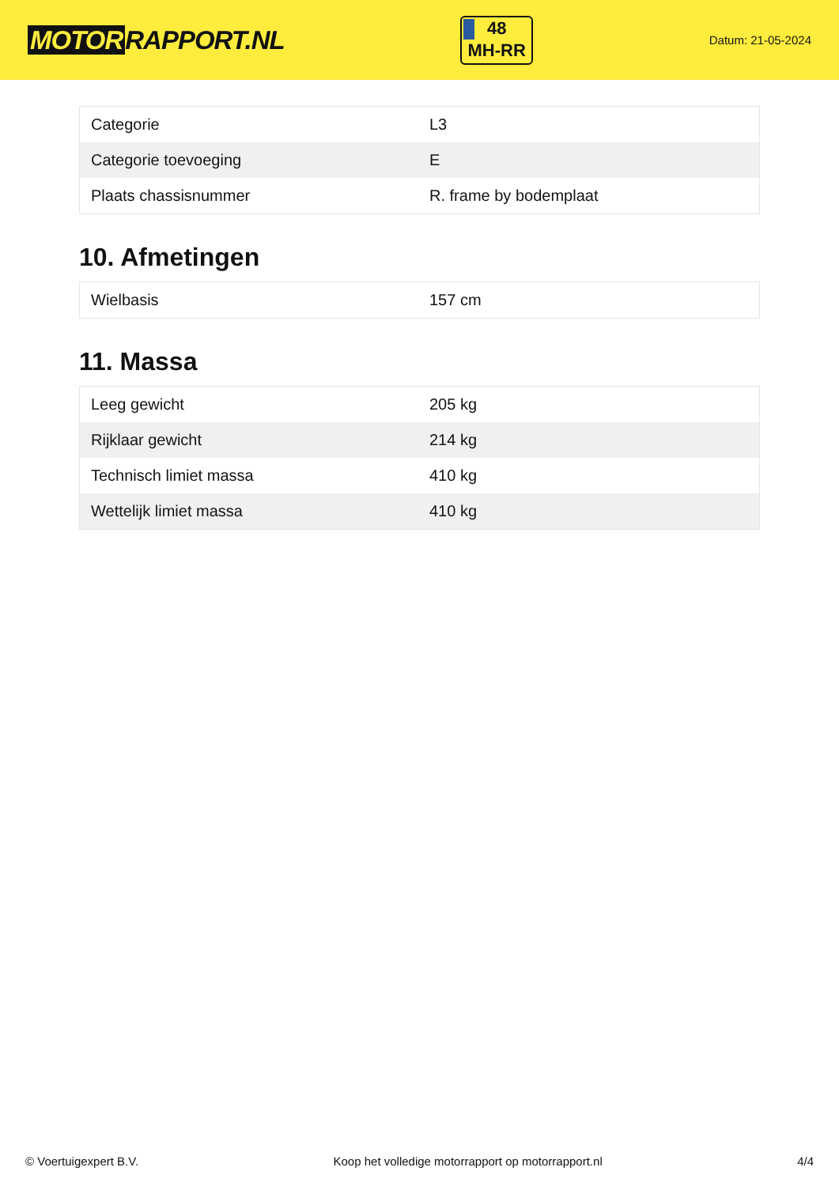MOTOR RAPPORT.NL
48
MH-RR
Datum: 21-05-2024
| Categorie | L3 |
| Categorie toevoeging | E |
| Plaats chassisnummer | R. frame by bodemplaat |
10. Afmetingen
| Wielbasis | 157 cm |
11. Massa
| Leeg gewicht | 205 kg |
| Rijklaar gewicht | 214 kg |
| Technisch limiet massa | 410 kg |
| Wettelijk limiet massa | 410 kg |
© Voertuigexpert B.V. Koop het volledige motorrapport op motorrapport.nl 4/4